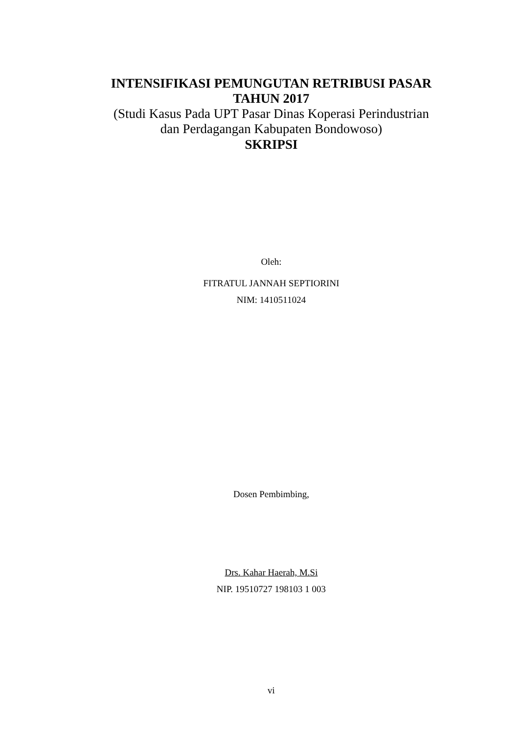INTENSIFIKASI PEMUNGUTAN RETRIBUSI PASAR
TAHUN 2017
(Studi Kasus Pada UPT Pasar Dinas Koperasi Perindustrian
dan Perdagangan Kabupaten Bondowoso)
SKRIPSI
Oleh:
FITRATUL JANNAH SEPTIORINI
NIM: 1410511024
Dosen Pembimbing,
Drs. Kahar Haerah, M.Si
NIP. 19510727 198103 1 003
vi